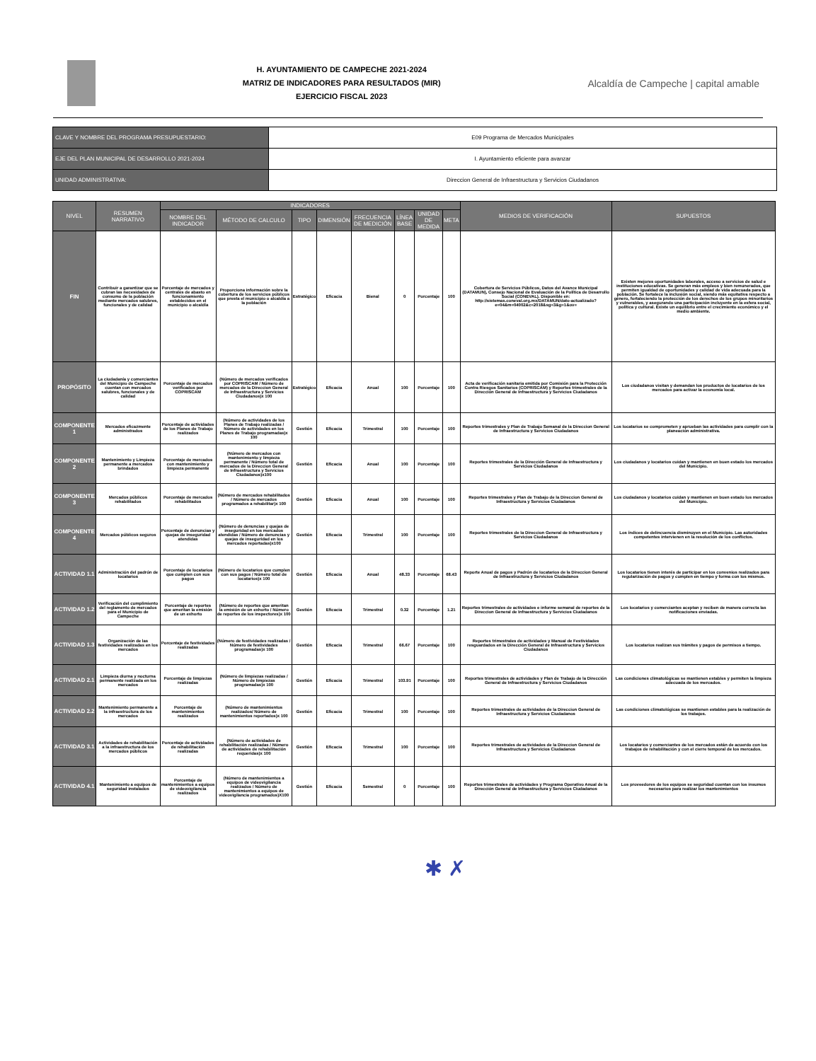H. AYUNTAMIENTO DE CAMPECHE 2021-2024
MATRIZ DE INDICADORES PARA RESULTADOS (MIR)
EJERCICIO FISCAL 2023
Alcaldía de Campeche | capital amable
| CLAVE Y NOMBRE DEL PROGRAMA PRESUPUESTARIO: | E09 Programa de Mercados Municipales |
| EJE DEL PLAN MUNICIPAL DE DESARROLLO 2021-2024 | I. Ayuntamiento eficiente para avanzar |
| UNIDAD ADMINISTRATIVA: | Direccion General de Infraestructura y Servicios Ciudadanos |
| NIVEL | RESUMEN NARRATIVO | INDICADORES | | | | | | | | MEDIOS DE VERIFICACIÓN | SUPUESTOS |
| --- | --- | --- | --- | --- | --- | --- | --- | --- | --- | --- | --- |
| | | NOMBRE DEL INDICADOR | MÉTODO DE CALCULO | TIPO | DIMENSIÓN | FRECUENCIA DE MEDICIÓN | LÍNEA BASE | UNIDAD DE MEDIDA | META | | |
| FIN | Contribuir a garantizar que se cubran las necesidades de consumo de la población mediante mercados salubres, funcionales y de calidad | Porcentaje de mercados y centrales de abasto en funcionamiento establecidos en el municipio o alcaldía | Proporciona información sobre la cobertura de los servicios públicos que presta el municipio o alcaldía a la población | Estratégico | Eficacia | Bienal | 0 | Porcentaje | 100 | Cobertura de Servicios Públicos, Datos del Avance Municipal (DATAMUN), Consejo Nacional de Evaluación de la Política de Desarrollo Social (CONEVAL). Disponible en: http://sistemas.coneval.org.mx/DATAMUN/dato-actualizado?e=04&m=04002&c=2018&sg=3&g=1&ov= | Existen mejores oportunidades laborales, acceso a servicios de salud e instituciones educativas. Se generan más empleos y bien remunerados, que permiten igualdad de oportunidades y calidad de vida adecuada para la población. Se fortalece la inclusión social, siendo más equitativa respecto a género, fortaleciendo la protección de los derechos de los grupos minoritarios y vulnerables, y asegurando una participación incluyente en la esfera social, política y cultural. Existe un equilibrio entre el crecimiento económico y el medio ambiente. |
| PROPÓSITO | La ciudadanía y comerciantes del Municipio de Campeche cuentan con mercados salubres, funcionales y de calidad | Porcentaje de mercados verificados por COPRISCAM | (Número de mercados verificados por COPRISCAM / Número de mercados de la Direccion General de Infraestructura y Servicios Ciudadanos)x 100 | Estratégico | Eficacia | Anual | 100 | Porcentaje | 100 | Acta de verificación sanitaria emitida por Comisión para la Protección Contra Riesgos Sanitarios (COPRISCAM) y Reportes trimestrales de la Dirección General de Infraestructura y Servicios Ciudadanos | Los ciudadanos visitan y demandan los productos de locatarios de los mercados para activar la economía local. |
| COMPONENTE 1 | Mercados eficazmente administrados | Porcentaje de actividades de los Planes de Trabajo realizados | (Número de actividades de los Planes de Trabajo realizadas / Número de actividades en los Planes de Trabajo programadas)x 100 | Gestión | Eficacia | Trimestral | 100 | Porcentaje | 100 | Reportes trimestrales y Plan de Trabajo Semanal de la Direccion General de Infraestructura y Servicios Ciudadanos | Los locatarios se comprometen y aprueban las actividades para cumplir con la planeación administrativa. |
| COMPONENTE 2 | Mantenimiento y Limpieza permanente a mercados brindados | Porcentaje de mercados con mantenimiento y limpieza permanente | (Número de mercados con mantenimiento y limpieza permanente / Número total de mercados de la Direccion General de Infraestructura y Servicios Ciudadanos)x100 | Gestión | Eficacia | Anual | 100 | Porcentaje | 100 | Reportes trimestrales de la Dirección General de Infraestructura y Servicios Ciudadanos | Los ciudadanos y locatarios cuidan y mantienen en buen estado los mercados del Municipio. |
| COMPONENTE 3 | Mercados públicos rehabilitados | Porcentaje de mercados rehabilitados | (Número de mercados rehabilitados / Número de mercados programados a rehabilitar)x 100 | Gestión | Eficacia | Anual | 100 | Porcentaje | 100 | Reportes trimestrales y Plan de Trabajo de la Direccion General de Infraestructura y Servicios Ciudadanos | Los ciudadanos y locatarios cuidan y mantienen en buen estado los mercados del Municipio. |
| COMPONENTE 4 | Mercados públicos seguros | Porcentaje de denuncias y quejas de inseguridad atendidas | (Número de denuncias y quejas de inseguridad en los mercados atendidas / Número de denuncias y quejas de inseguridad en los mercados reportadas)x100 | Gestión | Eficacia | Trimestral | 100 | Porcentaje | 100 | Reportes trimestrales de la Direccion General de Infraestructura y Servicios Ciudadanos | Los índices de delincuencia disminuyen en el Municipio. Las autoridades competentes intervienen en la resolución de los conflictos. |
| ACTIVIDAD 1.1 | Administración del padrón de locatarios | Porcentaje de locatarios que cumplen con sus pagos | (Número de locatarios que cumplen con sus pagos / Número total de locatarios)x 100 | Gestión | Eficacia | Anual | 48.33 | Porcentaje | 68.43 | Reporte Anual de pagos y Padrón de locatarios de la Direccion General de Infraestructura y Servicios Ciudadanos | Los locatarios tienen interés de participar en los convenios realizados para regularización de pagos y cumplen en tiempo y forma con los mismos. |
| ACTIVIDAD 1.2 | Verificación del cumplimiento del reglamento de mercados para el Municipio de Campeche | Porcentaje de reportes que ameritan la emisión de un exhorto | (Número de reportes que ameritan la emisión de un exhorto / Número de reportes de los inspectores)x 100 | Gestión | Eficacia | Trimestral | 0.32 | Porcentaje | 1.21 | Reportes trimestrales de actividades e informe semanal de reportes de la Direccion General de Infraestructura y Servicios Ciudadanos | Los locatarios y comerciantes aceptan y reciben de manera correcta las notificaciones enviadas. |
| ACTIVIDAD 1.3 | Organización de las festividades realizadas en los mercados | Porcentaje de festividades realizadas | (Número de festividades realizadas / Número de festividades programadas)x 100 | Gestión | Eficacia | Trimestral | 66.67 | Porcentaje | 100 | Reportes trimestrales de actividades y Manual de Festividades resguardados en la Dirección General de Infraestructura y Servicios Ciudadanos | Los locatarios realizan sus trámites y pagos de permisos a tiempo. |
| ACTIVIDAD 2.1 | Limpieza diurna y nocturna permanente realizada en los mercados | Porcentaje de limpiezas realizadas | (Número de limpiezas realizadas / Número de limpiezas programadas)x 100 | Gestión | Eficacia | Trimestral | 103.91 | Porcentaje | 100 | Reportes trimestrales de actividades y Plan de Trabajo de la Dirección General de Infraestructura y Servicios Ciudadanos | Las condiciones climatológicas se mantienen estables y permiten la limpieza adecuada de los mercados. |
| ACTIVIDAD 2.2 | Mantenimiento permanente a la infraestructura de los mercados | Porcentaje de mantenimientos realizados | (Número de mantenimientos realizados/ Número de mantenimientos reportados)x 100 | Gestión | Eficacia | Trimestral | 100 | Porcentaje | 100 | Reportes trimestrales de actividades de la Direccion General de Infraestructura y Servicios Ciudadanos | Las condiciones climatológicas se mantienen estables para la realización de los trabajos. |
| ACTIVIDAD 3.1 | Actividades de rehabilitación a la infraestructura de los mercados públicos | Porcentaje de actividades de rehabilitación realizadas | (Número de actividades de rehabilitación realizadas / Número de actividades de rehabilitación requeridas)x 100 | Gestión | Eficacia | Trimestral | 100 | Porcentaje | 100 | Reportes trimestrales de actividades de la Direccion General de Infraestructura y Servicios Ciudadanos | Los locatarios y comerciantes de los mercados están de acuerdo con los trabajos de rehabilitación y con el cierre temporal de los mercados. |
| ACTIVIDAD 4.1 | Mantenimiento a equipos de seguridad instalados | Porcentaje de mantenimientos a equipos de videovigilancia realizados | (Número de mantenimientos a equipos de videovigilancia realizados / Número de mantenimientos a equipos de videovigilancia programados)X100 | Gestión | Eficacia | Semestral | 0 | Porcentaje | 100 | Reportes trimestrales de actividades y Programa Operativo Anual de la Dirección General de Infraestructura y Servicios Ciudadanos | Los proveedores de los equipos se seguridad cuentan con los insumos necesarios para realizar los mantenimientos |
✱ ✗